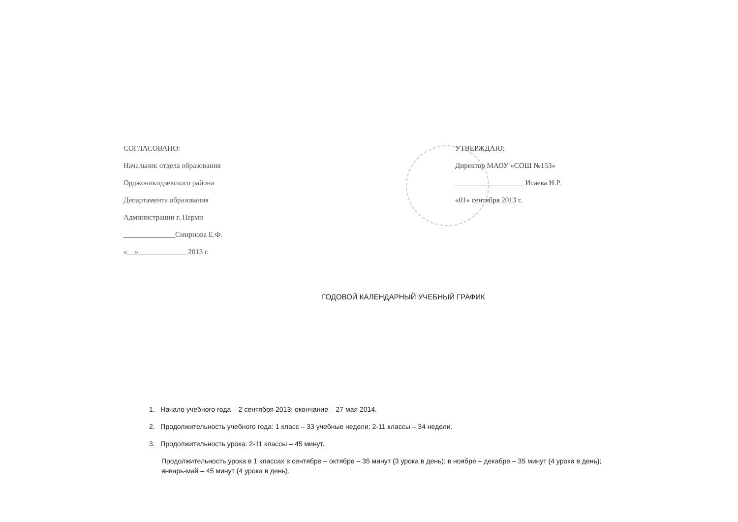СОГЛАСОВАНО:
Начальник отдела образования
Орджоникидзевского района
Департамента образования
Администрации г. Перми
______________Смирнова Е.Ф.
«__»_____________ 2013 г.
УТВЕРЖДАЮ:
Директор МАОУ «СОШ №153»
___________________Исаева Н.Р.
«01» сентября 2013 г.
ГОДОВОЙ КАЛЕНДАРНЫЙ УЧЕБНЫЙ ГРАФИК
1. Начало учебного года – 2 сентября 2013; окончание – 27 мая 2014.
2. Продолжительность учебного года: 1 класс – 33 учебные недели; 2-11 классы – 34 недели.
3. Продолжительность урока: 2-11 классы – 45 минут.
Продолжительность урока в 1 классах в сентябре – октябре – 35 минут (3 урока в день); в ноябре – декабре – 35 минут (4 урока в день); январь-май – 45 минут (4 урока в день).